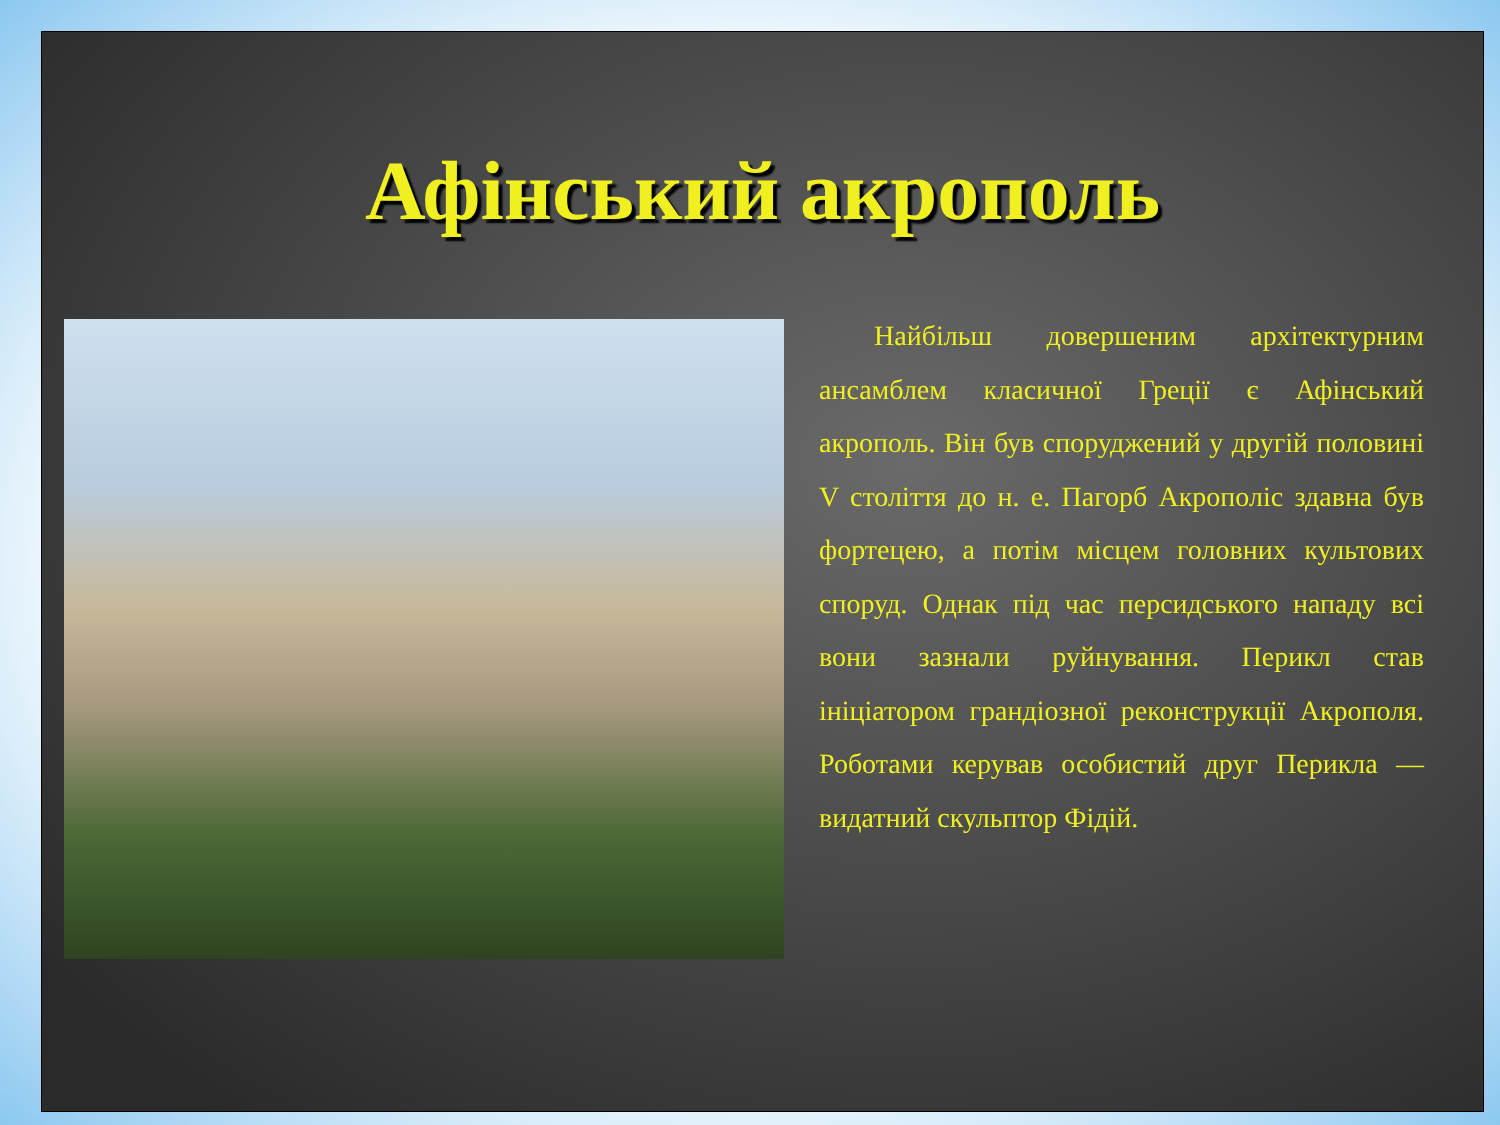Афінський акрополь
Найбільш довершеним архітектурним ансамблем класичної Греції є Афінський акрополь. Він був споруджений у другій половині V століття до н. е. Пагорб Акрополіс здавна був фортецею, а потім місцем головних культових споруд. Однак під час перcидського нападу всі вони зазнали руйнування. Перикл став ініціатором грандіозної реконструкції Акрополя. Роботами керував особистий друг Перикла — видатний скульптор Фідій.